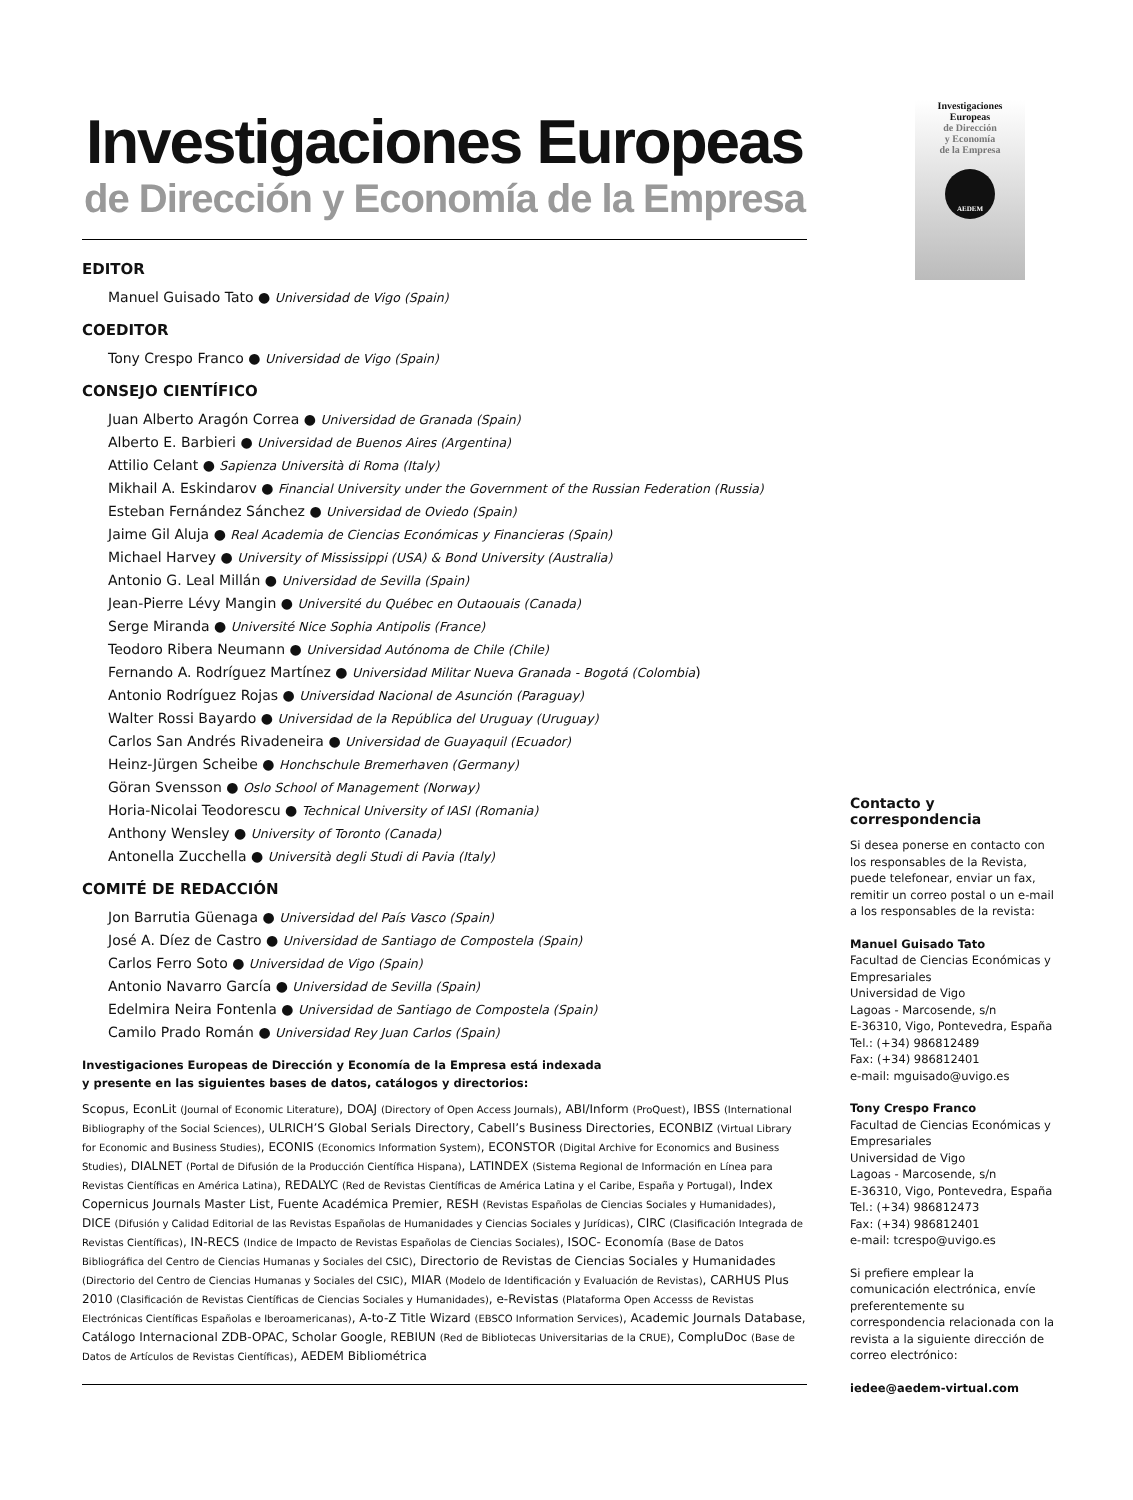Investigaciones
Europeas
de Dirección
y Economía
de la Empresa
AEDEM
Investigaciones Europeas
de Dirección y Economía de la Empresa
EDITOR
Manuel Guisado Tato ● Universidad de Vigo (Spain)
COEDITOR
Tony Crespo Franco ● Universidad de Vigo (Spain)
CONSEJO CIENTÍFICO
Juan Alberto Aragón Correa ● Universidad de Granada (Spain)
Alberto E. Barbieri ● Universidad de Buenos Aires (Argentina)
Attilio Celant ● Sapienza Università di Roma (Italy)
Mikhail A. Eskindarov ● Financial University under the Government of the Russian Federation (Russia)
Esteban Fernández Sánchez ● Universidad de Oviedo (Spain)
Jaime Gil Aluja ● Real Academia de Ciencias Económicas y Financieras (Spain)
Michael Harvey ● University of Mississippi (USA) & Bond University (Australia)
Antonio G. Leal Millán ● Universidad de Sevilla (Spain)
Jean-Pierre Lévy Mangin ● Université du Québec en Outaouais (Canada)
Serge Miranda ● Université Nice Sophia Antipolis (France)
Teodoro Ribera Neumann ● Universidad Autónoma de Chile (Chile)
Fernando A. Rodríguez Martínez ● Universidad Militar Nueva Granada - Bogotá (Colombia)
Antonio Rodríguez Rojas ● Universidad Nacional de Asunción (Paraguay)
Walter Rossi Bayardo ● Universidad de la República del Uruguay (Uruguay)
Carlos San Andrés Rivadeneira ● Universidad de Guayaquil (Ecuador)
Heinz-Jürgen Scheibe ● Honchschule Bremerhaven (Germany)
Göran Svensson ● Oslo School of Management (Norway)
Horia-Nicolai Teodorescu ● Technical University of IASI (Romania)
Anthony Wensley ● University of Toronto (Canada)
Antonella Zucchella ● Università degli Studi di Pavia (Italy)
COMITÉ DE REDACCIÓN
Jon Barrutia Güenaga ● Universidad del País Vasco (Spain)
José A. Díez de Castro ● Universidad de Santiago de Compostela (Spain)
Carlos Ferro Soto ● Universidad de Vigo (Spain)
Antonio Navarro García ● Universidad de Sevilla (Spain)
Edelmira Neira Fontenla ● Universidad de Santiago de Compostela (Spain)
Camilo Prado Román ● Universidad Rey Juan Carlos (Spain)
Investigaciones Europeas de Dirección y Economía de la Empresa está indexada
y presente en las siguientes bases de datos, catálogos y directorios:
Scopus, EconLit (Journal of Economic Literature), DOAJ (Directory of Open Access Journals), ABI/Inform (ProQuest), IBSS (International Bibliography of the Social Sciences), ULRICH’S Global Serials Directory, Cabell’s Business Directories, ECONBIZ (Virtual Library for Economic and Business Studies), ECONIS (Economics Information System), ECONSTOR (Digital Archive for Economics and Business Studies), DIALNET (Portal de Difusión de la Producción Científica Hispana), LATINDEX (Sistema Regional de Información en Línea para Revistas Científicas en América Latina), REDALYC (Red de Revistas Científicas de América Latina y el Caribe, España y Portugal), Index Copernicus Journals Master List, Fuente Académica Premier, RESH (Revistas Españolas de Ciencias Sociales y Humanidades), DICE (Difusión y Calidad Editorial de las Revistas Españolas de Humanidades y Ciencias Sociales y Jurídicas), CIRC (Clasificación Integrada de Revistas Científicas), IN-RECS (Indice de Impacto de Revistas Españolas de Ciencias Sociales), ISOC- Economía (Base de Datos Bibliográfica del Centro de Ciencias Humanas y Sociales del CSIC), Directorio de Revistas de Ciencias Sociales y Humanidades (Directorio del Centro de Ciencias Humanas y Sociales del CSIC), MIAR (Modelo de Identificación y Evaluación de Revistas), CARHUS Plus 2010 (Clasificación de Revistas Científicas de Ciencias Sociales y Humanidades), e-Revistas (Plataforma Open Accesss de Revistas Electrónicas Científicas Españolas e Iberoamericanas), A-to-Z Title Wizard (EBSCO Information Services), Academic Journals Database, Catálogo Internacional ZDB-OPAC, Scholar Google, REBIUN (Red de Bibliotecas Universitarias de la CRUE), CompluDoc (Base de Datos de Artículos de Revistas Científicas), AEDEM Bibliométrica
Contacto y
correspondencia
Si desea ponerse en contacto con los responsables de la Revista, puede telefonear, enviar un fax, remitir un correo postal o un e-mail a los responsables de la revista:
Manuel Guisado Tato
Facultad de Ciencias Económicas y Empresariales
Universidad de Vigo
Lagoas - Marcosende, s/n
E-36310, Vigo, Pontevedra, España
Tel.: (+34) 986812489
Fax: (+34) 986812401
e-mail: mguisado@uvigo.es
Tony Crespo Franco
Facultad de Ciencias Económicas y Empresariales
Universidad de Vigo
Lagoas - Marcosende, s/n
E-36310, Vigo, Pontevedra, España
Tel.: (+34) 986812473
Fax: (+34) 986812401
e-mail: tcrespo@uvigo.es
Si prefiere emplear la comunicación electrónica, envíe preferentemente su correspondencia relacionada con la revista a la siguiente dirección de correo electrónico:
iedee@aedem-virtual.com